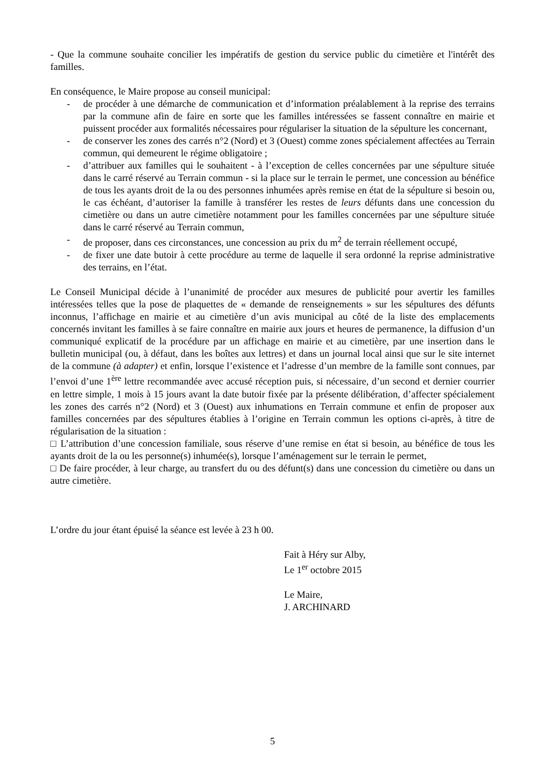- Que la commune souhaite concilier les impératifs de gestion du service public du cimetière et l'intérêt des familles.
En conséquence, le Maire propose au conseil municipal:
- de procéder à une démarche de communication et d’information préalablement à la reprise des terrains par la commune afin de faire en sorte que les familles intéressées se fassent connaître en mairie et puissent procéder aux formalités nécessaires pour régulariser la situation de la sépulture les concernant,
- de conserver les zones des carrés n°2 (Nord) et 3 (Ouest) comme zones spécialement affectées au Terrain commun, qui demeurent le régime obligatoire ;
- d’attribuer aux familles qui le souhaitent - à l’exception de celles concernées par une sépulture située dans le carré réservé au Terrain commun - si la place sur le terrain le permet, une concession au bénéfice de tous les ayants droit de la ou des personnes inhumées après remise en état de la sépulture si besoin ou, le cas échéant, d’autoriser la famille à transférer les restes de leurs défunts dans une concession du cimetière ou dans un autre cimetière notamment pour les familles concernées par une sépulture située dans le carré réservé au Terrain commun,
- de proposer, dans ces circonstances, une concession au prix du m<sup>2</sup> de terrain réellement occupé,
- de fixer une date butoir à cette procédure au terme de laquelle il sera ordonné la reprise administrative des terrains, en l’état.
Le Conseil Municipal décide à l’unanimité de procéder aux mesures de publicité pour avertir les familles intéressées telles que la pose de plaquettes de « demande de renseignements » sur les sépultures des défunts inconnus, l’affichage en mairie et au cimetière d’un avis municipal au côté de la liste des emplacements concernés invitant les familles à se faire connaître en mairie aux jours et heures de permanence, la diffusion d’un communiqué explicatif de la procédure par un affichage en mairie et au cimetière, par une insertion dans le bulletin municipal (ou, à défaut, dans les boîtes aux lettres) et dans un journal local ainsi que sur le site internet de la commune (à adapter) et enfin, lorsque l’existence et l’adresse d’un membre de la famille sont connues, par l’envoi d’une 1<sup>ère</sup> lettre recommandée avec accusé réception puis, si nécessaire, d’un second et dernier courrier en lettre simple, 1 mois à 15 jours avant la date butoir fixée par la présente délibération, d’affecter spécialement les zones des carrés n°2 (Nord) et 3 (Ouest) aux inhumations en Terrain commune et enfin de proposer aux familles concernées par des sépultures établies à l’origine en Terrain commun les options ci-après, à titre de régularisation de la situation :
□ L’attribution d’une concession familiale, sous réserve d’une remise en état si besoin, au bénéfice de tous les ayants droit de la ou les personne(s) inhumée(s), lorsque l’aménagement sur le terrain le permet,
□ De faire procéder, à leur charge, au transfert du ou des défunt(s) dans une concession du cimetière ou dans un autre cimetière.
L’ordre du jour étant épuisé la séance est levée à 23 h 00.
Fait à Héry sur Alby,
Le 1<sup>er</sup> octobre 2015
Le Maire,
J. ARCHINARD
5